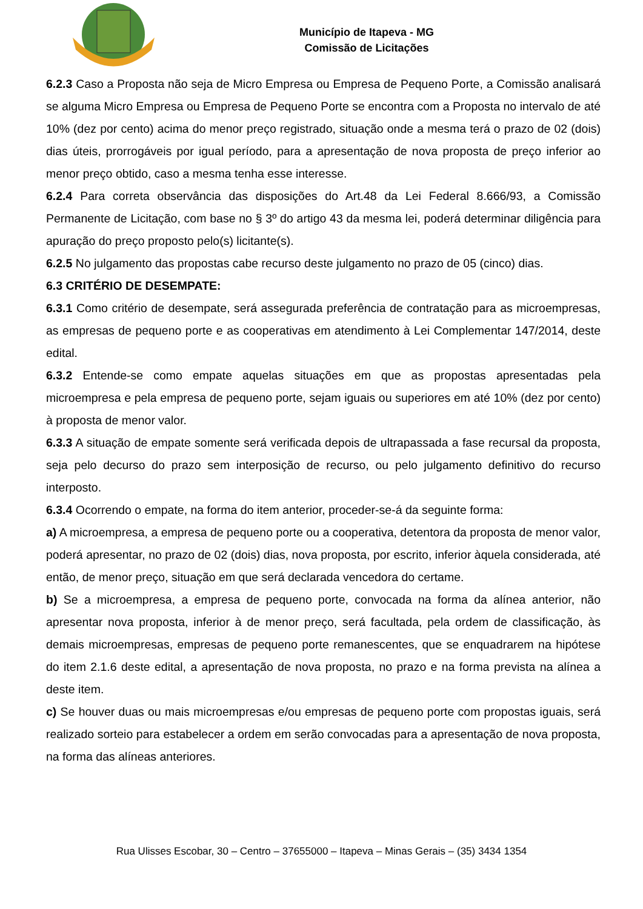Município de Itapeva - MG
Comissão de Licitações
6.2.3 Caso a Proposta não seja de Micro Empresa ou Empresa de Pequeno Porte, a Comissão analisará se alguma Micro Empresa ou Empresa de Pequeno Porte se encontra com a Proposta no intervalo de até 10% (dez por cento) acima do menor preço registrado, situação onde a mesma terá o prazo de 02 (dois) dias úteis, prorrogáveis por igual período, para a apresentação de nova proposta de preço inferior ao menor preço obtido, caso a mesma tenha esse interesse.
6.2.4 Para correta observância das disposições do Art.48 da Lei Federal 8.666/93, a Comissão Permanente de Licitação, com base no § 3º do artigo 43 da mesma lei, poderá determinar diligência para apuração do preço proposto pelo(s) licitante(s).
6.2.5 No julgamento das propostas cabe recurso deste julgamento no prazo de 05 (cinco) dias.
6.3 CRITÉRIO DE DESEMPATE:
6.3.1 Como critério de desempate, será assegurada preferência de contratação para as microempresas, as empresas de pequeno porte e as cooperativas em atendimento à Lei Complementar 147/2014, deste edital.
6.3.2 Entende-se como empate aquelas situações em que as propostas apresentadas pela microempresa e pela empresa de pequeno porte, sejam iguais ou superiores em até 10% (dez por cento) à proposta de menor valor.
6.3.3 A situação de empate somente será verificada depois de ultrapassada a fase recursal da proposta, seja pelo decurso do prazo sem interposição de recurso, ou pelo julgamento definitivo do recurso interposto.
6.3.4 Ocorrendo o empate, na forma do item anterior, proceder-se-á da seguinte forma:
a) A microempresa, a empresa de pequeno porte ou a cooperativa, detentora da proposta de menor valor, poderá apresentar, no prazo de 02 (dois) dias, nova proposta, por escrito, inferior àquela considerada, até então, de menor preço, situação em que será declarada vencedora do certame.
b) Se a microempresa, a empresa de pequeno porte, convocada na forma da alínea anterior, não apresentar nova proposta, inferior à de menor preço, será facultada, pela ordem de classificação, às demais microempresas, empresas de pequeno porte remanescentes, que se enquadrarem na hipótese do item 2.1.6 deste edital, a apresentação de nova proposta, no prazo e na forma prevista na alínea a deste item.
c) Se houver duas ou mais microempresas e/ou empresas de pequeno porte com propostas iguais, será realizado sorteio para estabelecer a ordem em serão convocadas para a apresentação de nova proposta, na forma das alíneas anteriores.
Rua Ulisses Escobar, 30 – Centro – 37655000 – Itapeva – Minas Gerais – (35) 3434 1354